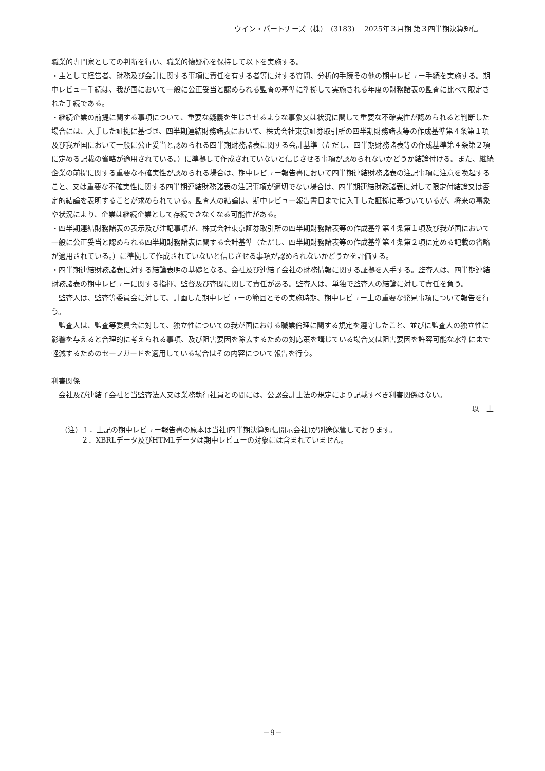ウイン・パートナーズ（株）　(3183)　 2025年３月期 第３四半期決算短信
職業的専門家としての判断を行い、職業的懐疑心を保持して以下を実施する。
・主として経営者、財務及び会計に関する事項に責任を有する者等に対する質問、分析的手続その他の期中レビュー手続を実施する。期中レビュー手続は、我が国において一般に公正妥当と認められる監査の基準に準拠して実施される年度の財務諸表の監査に比べて限定された手続である。
・継続企業の前提に関する事項について、重要な疑義を生じさせるような事象又は状況に関して重要な不確実性が認められると判断した場合には、入手した証拠に基づき、四半期連結財務諸表において、株式会社東京証券取引所の四半期財務諸表等の作成基準第４条第１項及び我が国において一般に公正妥当と認められる四半期財務諸表に関する会計基準（ただし、四半期財務諸表等の作成基準第４条第２項に定める記載の省略が適用されている。）に準拠して作成されていないと信じさせる事項が認められないかどうか結論付ける。また、継続企業の前提に関する重要な不確実性が認められる場合は、期中レビュー報告書において四半期連結財務諸表の注記事項に注意を喚起すること、又は重要な不確実性に関する四半期連結財務諸表の注記事項が適切でない場合は、四半期連結財務諸表に対して限定付結論又は否定的結論を表明することが求められている。監査人の結論は、期中レビュー報告書日までに入手した証拠に基づいているが、将来の事象や状況により、企業は継続企業として存続できなくなる可能性がある。
・四半期連結財務諸表の表示及び注記事項が、株式会社東京証券取引所の四半期財務諸表等の作成基準第４条第１項及び我が国において一般に公正妥当と認められる四半期財務諸表に関する会計基準（ただし、四半期財務諸表等の作成基準第４条第２項に定める記載の省略が適用されている。）に準拠して作成されていないと信じさせる事項が認められないかどうかを評価する。
・四半期連結財務諸表に対する結論表明の基礎となる、会社及び連結子会社の財務情報に関する証拠を入手する。監査人は、四半期連結財務諸表の期中レビューに関する指揮、監督及び査閲に関して責任がある。監査人は、単独で監査人の結論に対して責任を負う。
監査人は、監査等委員会に対して、計画した期中レビューの範囲とその実施時期、期中レビュー上の重要な発見事項について報告を行う。
監査人は、監査等委員会に対して、独立性についての我が国における職業倫理に関する規定を遵守したこと、並びに監査人の独立性に影響を与えると合理的に考えられる事項、及び阻害要因を除去するための対応策を講じている場合又は阻害要因を許容可能な水準にまで軽減するためのセーフガードを適用している場合はその内容について報告を行う。
利害関係
会社及び連結子会社と当監査法人又は業務執行社員との間には、公認会計士法の規定により記載すべき利害関係はない。
以　上
（注）１．上記の期中レビュー報告書の原本は当社(四半期決算短信開示会社)が別途保管しております。
２．XBRLデータ及びHTMLデータは期中レビューの対象には含まれていません。
－9－